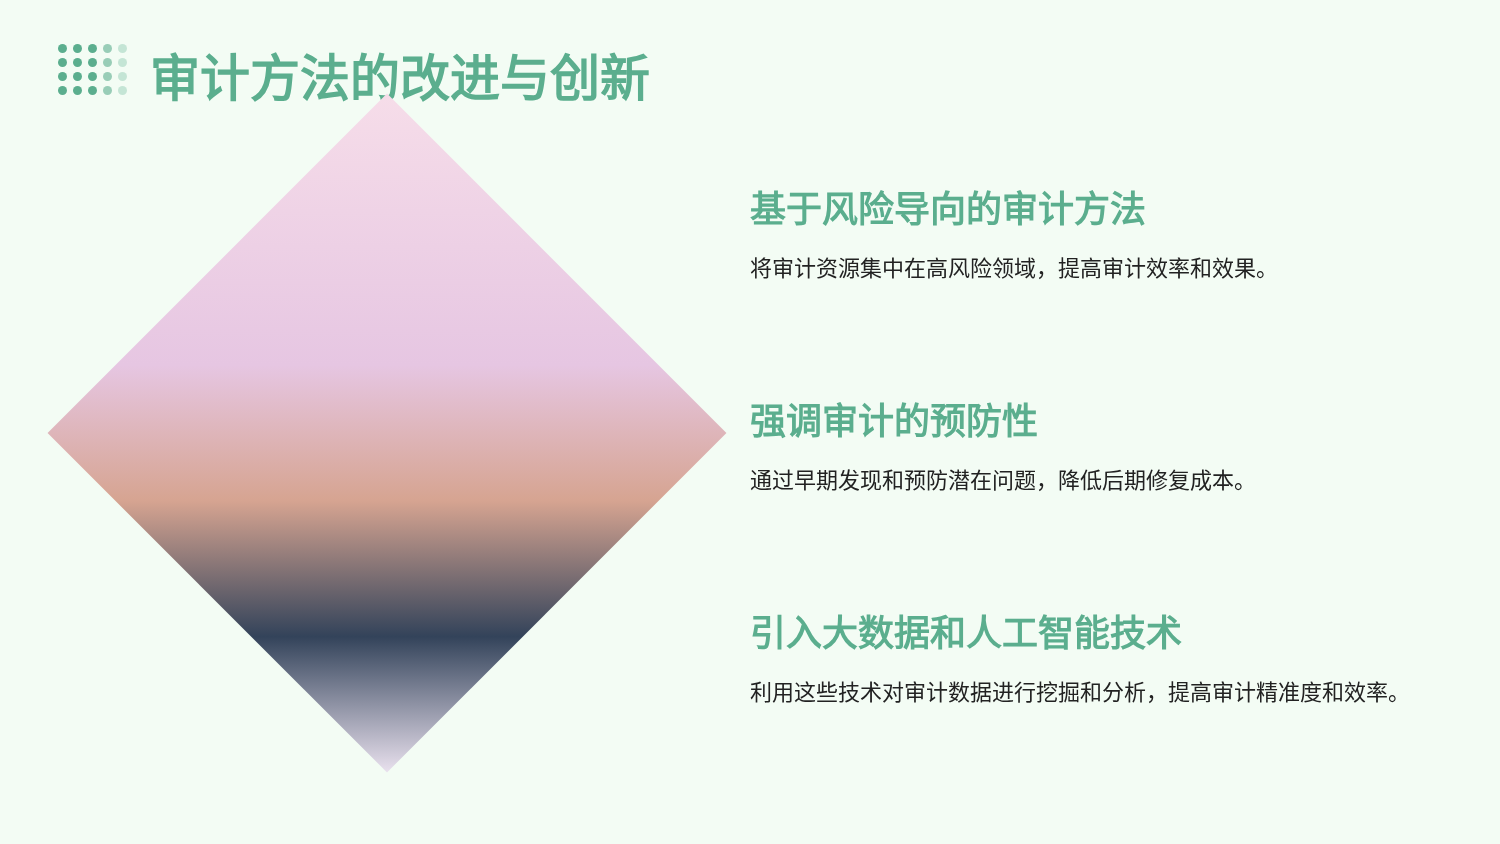审计方法的改进与创新
基于风险导向的审计方法
将审计资源集中在高风险领域，提高审计效率和效果。
强调审计的预防性
通过早期发现和预防潜在问题，降低后期修复成本。
引入大数据和人工智能技术
利用这些技术对审计数据进行挖掘和分析，提高审计精准度和效率。